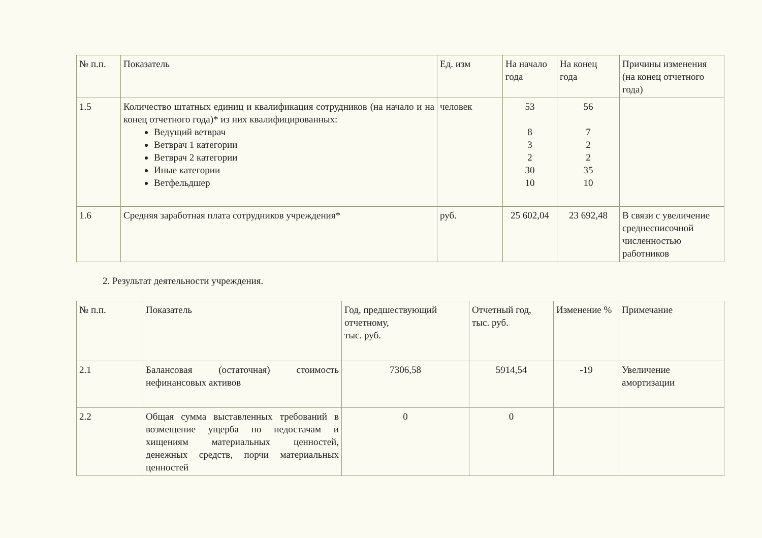| № п.п. | Показатель | Ед. изм | На начало года | На конец года | Причины изменения (на конец отчетного года) |
| 1.5 | Количество штатных единиц и квалификация сотрудников (на начало и на конец отчетного года)* из них квалифицированных: Ведущий ветврач Ветврач 1 категории Ветврач 2 категории Иные категории Ветфельдшер | человек | 53 8 3 2 30 10 | 56 7 2 2 35 10 | |
| 1.6 | Средняя заработная плата сотрудников учреждения* | руб. | 25 602,04 | 23 692,48 | В связи с увеличение среднесписочной численностью работников |
2. Результат деятельности учреждения.
| № п.п. | Показатель | Год, предшествующий отчетному, тыс. руб. | Отчетный год, тыс. руб. | Изменение % | Примечание |
| 2.1 | Балансовая (остаточная) стоимость нефинансовых активов | 7306,58 | 5914,54 | -19 | Увеличение амортизации |
| 2.2 | Общая сумма выставленных требований в возмещение ущерба по недостачам и хищениям материальных ценностей, денежных средств, порчи материальных ценностей | 0 | 0 | | |